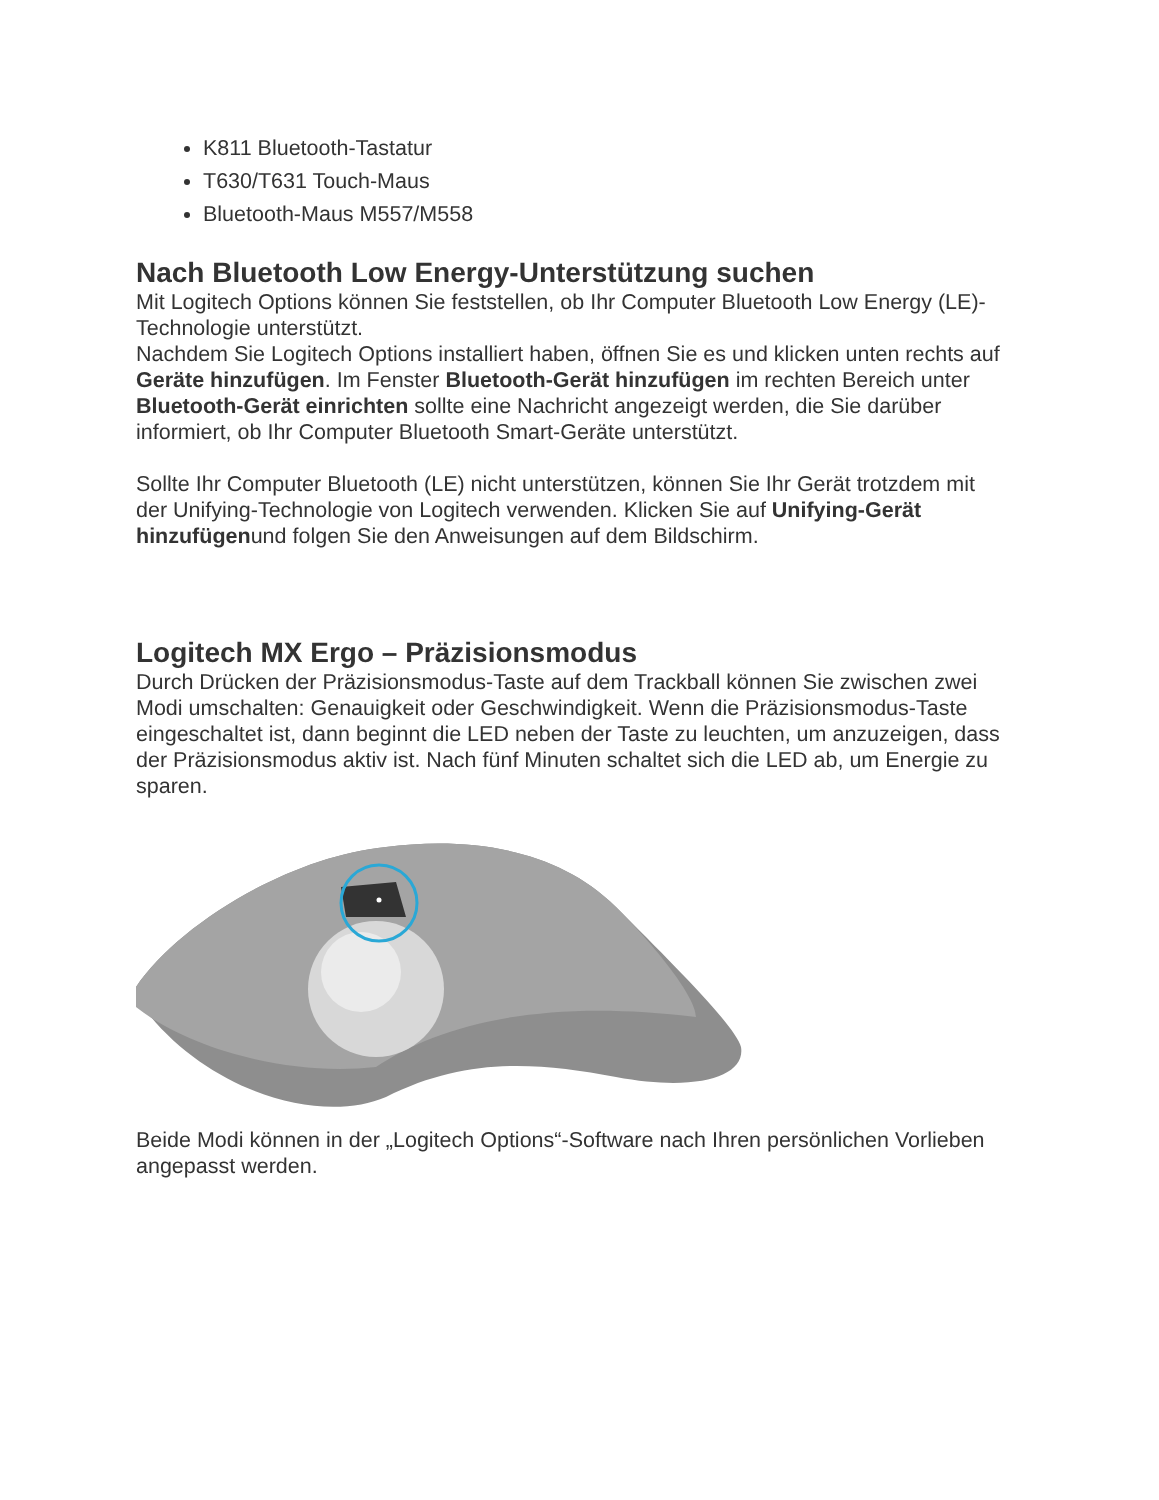K811 Bluetooth-Tastatur
T630/T631 Touch-Maus
Bluetooth-Maus M557/M558
Nach Bluetooth Low Energy-Unterstützung suchen
Mit Logitech Options können Sie feststellen, ob Ihr Computer Bluetooth Low Energy (LE)-Technologie unterstützt.
Nachdem Sie Logitech Options installiert haben, öffnen Sie es und klicken unten rechts auf Geräte hinzufügen. Im Fenster Bluetooth-Gerät hinzufügen im rechten Bereich unter Bluetooth-Gerät einrichten sollte eine Nachricht angezeigt werden, die Sie darüber informiert, ob Ihr Computer Bluetooth Smart-Geräte unterstützt.
Sollte Ihr Computer Bluetooth (LE) nicht unterstützen, können Sie Ihr Gerät trotzdem mit der Unifying-Technologie von Logitech verwenden. Klicken Sie auf Unifying-Gerät hinzufügenund folgen Sie den Anweisungen auf dem Bildschirm.
Logitech MX Ergo – Präzisionsmodus
Durch Drücken der Präzisionsmodus-Taste auf dem Trackball können Sie zwischen zwei Modi umschalten: Genauigkeit oder Geschwindigkeit. Wenn die Präzisionsmodus-Taste eingeschaltet ist, dann beginnt die LED neben der Taste zu leuchten, um anzuzeigen, dass der Präzisionsmodus aktiv ist. Nach fünf Minuten schaltet sich die LED ab, um Energie zu sparen.
Beide Modi können in der „Logitech Options“-Software nach Ihren persönlichen Vorlieben angepasst werden.